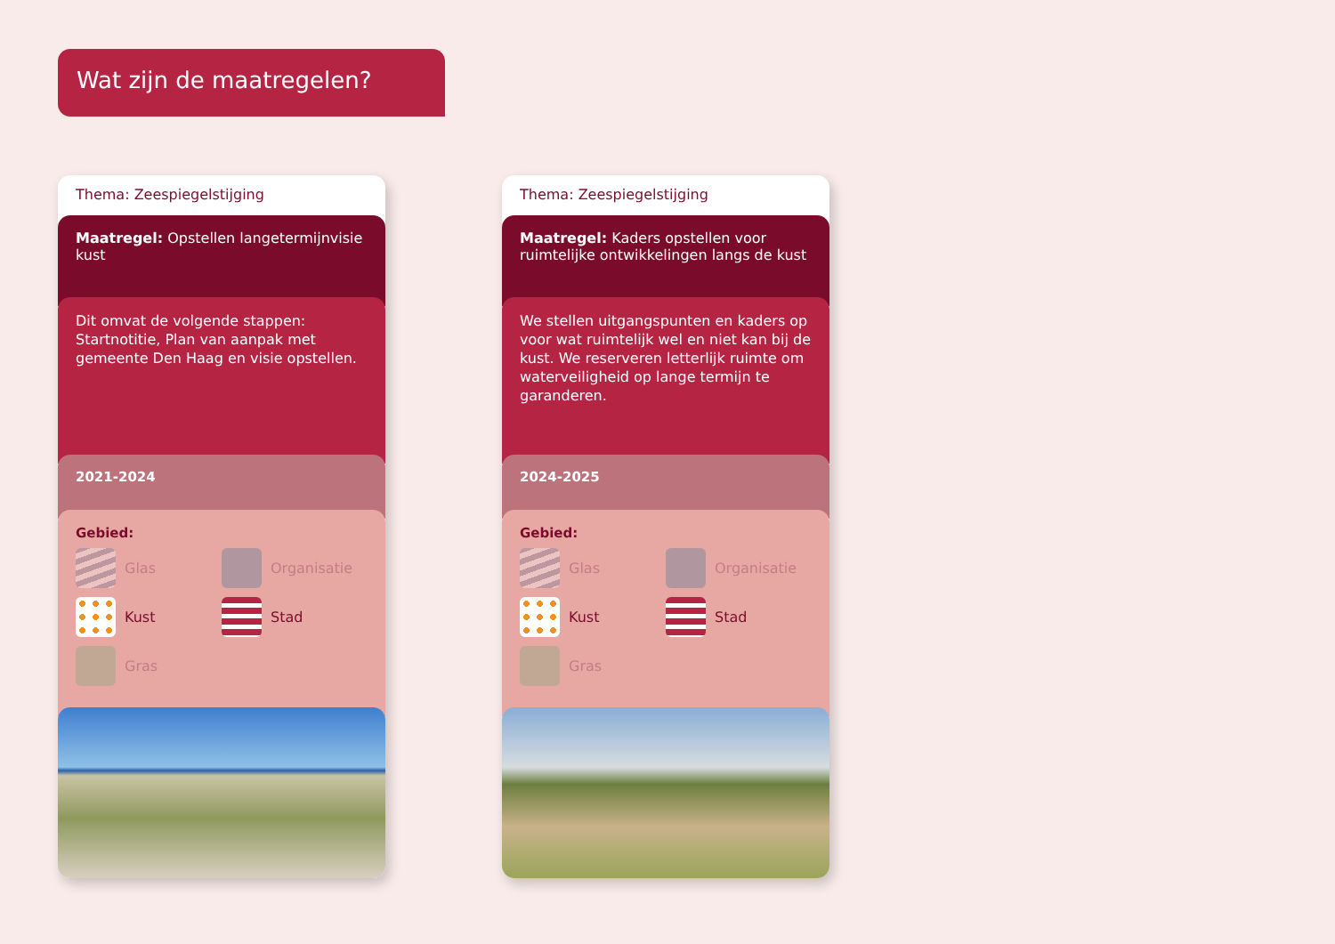Wat zijn de maatregelen?
Thema: Zeespiegelstijging
Maatregel: Opstellen langetermijnvisie kust
Dit omvat de volgende stappen: Startnotitie, Plan van aanpak met gemeente Den Haag en visie opstellen.
2021-2024
Gebied:
Glas
Organisatie
Kust
Stad
Gras
Thema: Zeespiegelstijging
Maatregel: Kaders opstellen voor ruimtelijke ontwikkelingen langs de kust
We stellen uitgangspunten en kaders op voor wat ruimtelijk wel en niet kan bij de kust. We reserveren letterlijk ruimte om waterveiligheid op lange termijn te garanderen.
2024-2025
Gebied:
Glas
Organisatie
Kust
Stad
Gras